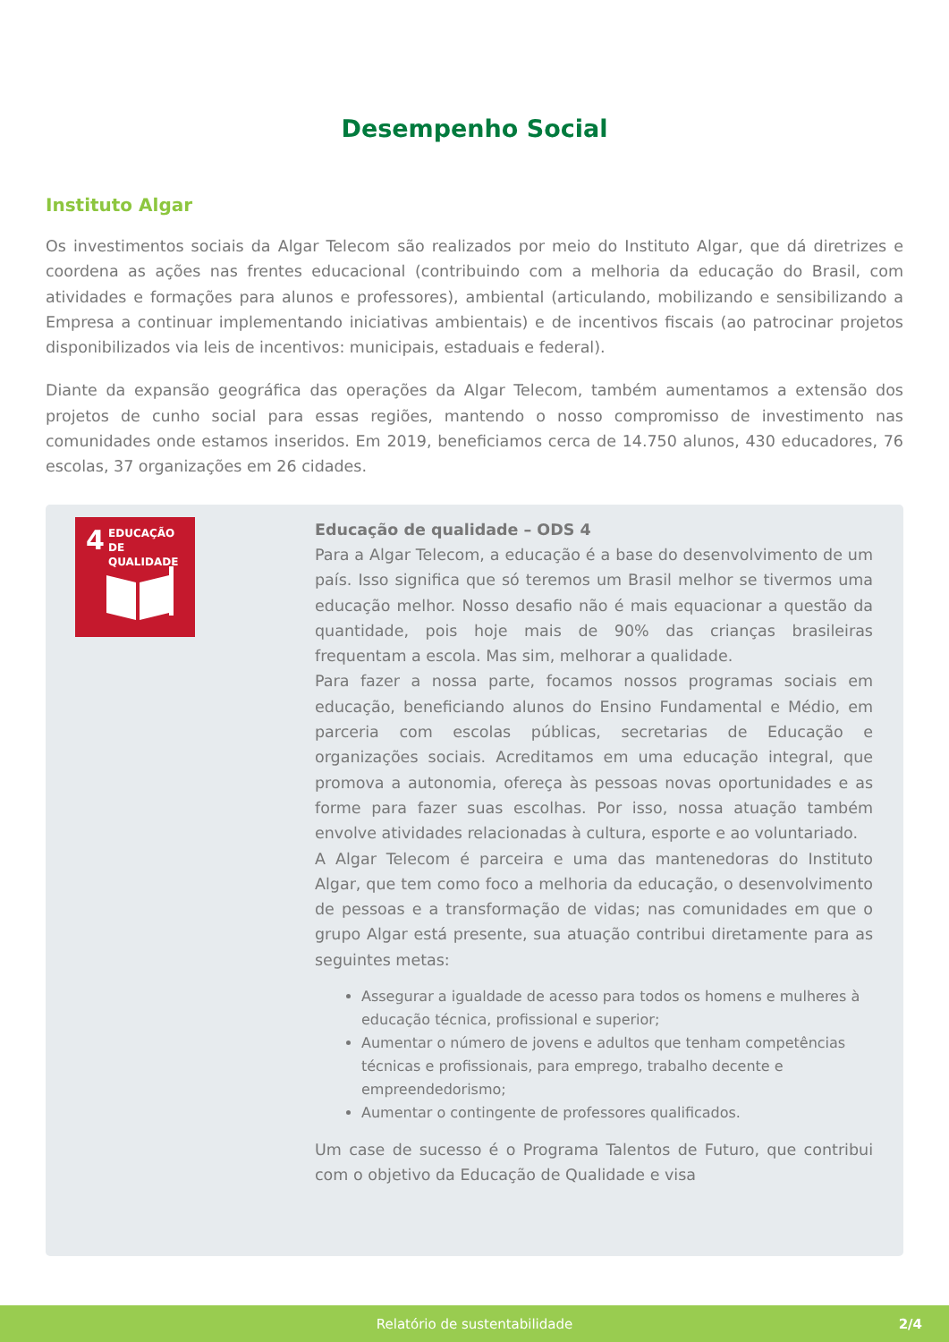Desempenho Social
Instituto Algar
Os investimentos sociais da Algar Telecom são realizados por meio do Instituto Algar, que dá diretrizes e coordena as ações nas frentes educacional (contribuindo com a melhoria da educação do Brasil, com atividades e formações para alunos e professores), ambiental (articulando, mobilizando e sensibilizando a Empresa a continuar implementando iniciativas ambientais) e de incentivos fiscais (ao patrocinar projetos disponibilizados via leis de incentivos: municipais, estaduais e federal).
Diante da expansão geográfica das operações da Algar Telecom, também aumentamos a extensão dos projetos de cunho social para essas regiões, mantendo o nosso compromisso de investimento nas comunidades onde estamos inseridos. Em 2019, beneficiamos cerca de 14.750 alunos, 430 educadores, 76 escolas, 37 organizações em 26 cidades.
4 EDUCAÇÃO
DE QUALIDADE
Educação de qualidade – ODS 4
Para a Algar Telecom, a educação é a base do desenvolvimento de um país. Isso significa que só teremos um Brasil melhor se tivermos uma educação melhor. Nosso desafio não é mais equacionar a questão da quantidade, pois hoje mais de 90% das crianças brasileiras frequentam a escola. Mas sim, melhorar a qualidade.
Para fazer a nossa parte, focamos nossos programas sociais em educação, beneficiando alunos do Ensino Fundamental e Médio, em parceria com escolas públicas, secretarias de Educação e organizações sociais. Acreditamos em uma educação integral, que promova a autonomia, ofereça às pessoas novas oportunidades e as forme para fazer suas escolhas. Por isso, nossa atuação também envolve atividades relacionadas à cultura, esporte e ao voluntariado.
A Algar Telecom é parceira e uma das mantenedoras do Instituto Algar, que tem como foco a melhoria da educação, o desenvolvimento de pessoas e a transformação de vidas; nas comunidades em que o grupo Algar está presente, sua atuação contribui diretamente para as seguintes metas:
Assegurar a igualdade de acesso para todos os homens e mulheres à educação técnica, profissional e superior;
Aumentar o número de jovens e adultos que tenham competências técnicas e profissionais, para emprego, trabalho decente e empreendedorismo;
Aumentar o contingente de professores qualificados.
Um case de sucesso é o Programa Talentos de Futuro, que contribui com o objetivo da Educação de Qualidade e visa
Relatório de sustentabilidade 2/4